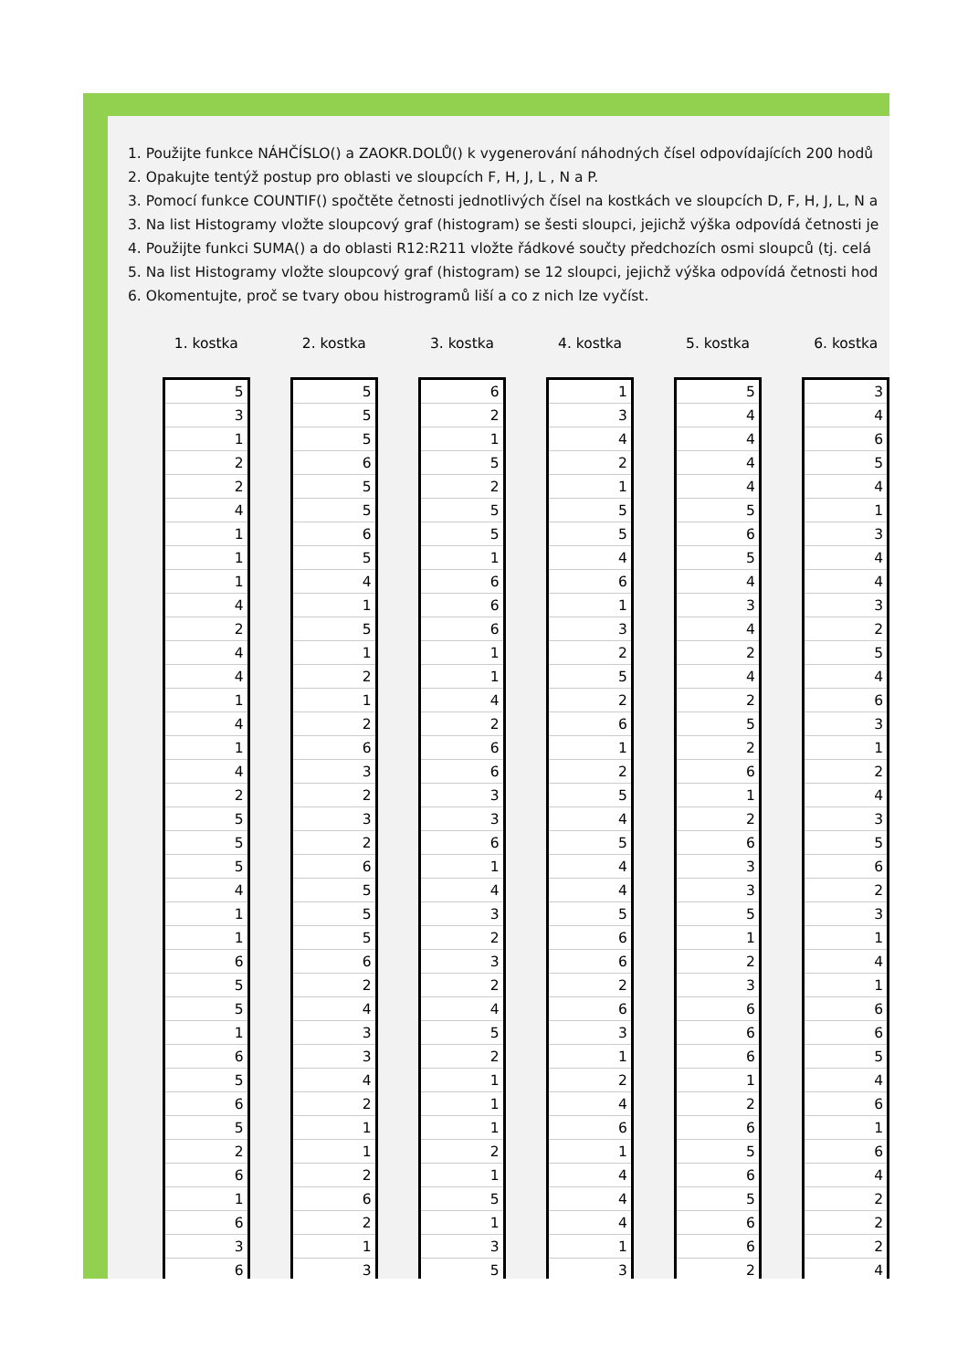1. Použijte funkce NÁHČÍSLO() a ZAOKR.DOLŮ() k vygenerování náhodných čísel odpovídajících 200 hodů
2. Opakujte tentýž postup pro oblasti ve sloupcích F, H, J, L , N a P.
3. Pomocí funkce COUNTIF() spočtěte četnosti jednotlivých čísel na kostkách ve sloupcích D, F, H, J, L, N a
3. Na list Histogramy vložte sloupcový graf (histogram) se šesti sloupci, jejichž výška odpovídá četnosti je
4. Použijte funkci SUMA() a do oblasti R12:R211 vložte řádkové součty předchozích osmi sloupců (tj. celá
5. Na list Histogramy vložte sloupcový graf (histogram) se 12 sloupci, jejichž výška odpovídá četnosti hod
6. Okomentujte, proč se tvary obou histrogramů liší a co z nich lze vyčíst.
| 1. kostka | | 2. kostka | | 3. kostka | | 4. kostka | | 5. kostka | | 6. kostka |
| 5 | | 5 | | 6 | | 1 | | 5 | | 3 |
| 3 | | 5 | | 2 | | 3 | | 4 | | 4 |
| 1 | | 5 | | 1 | | 4 | | 4 | | 6 |
| 2 | | 6 | | 5 | | 2 | | 4 | | 5 |
| 2 | | 5 | | 2 | | 1 | | 4 | | 4 |
| 4 | | 5 | | 5 | | 5 | | 5 | | 1 |
| 1 | | 6 | | 5 | | 5 | | 6 | | 3 |
| 1 | | 5 | | 1 | | 4 | | 5 | | 4 |
| 1 | | 4 | | 6 | | 6 | | 4 | | 4 |
| 4 | | 1 | | 6 | | 1 | | 3 | | 3 |
| 2 | | 5 | | 6 | | 3 | | 4 | | 2 |
| 4 | | 1 | | 1 | | 2 | | 2 | | 5 |
| 4 | | 2 | | 1 | | 5 | | 4 | | 4 |
| 1 | | 1 | | 4 | | 2 | | 2 | | 6 |
| 4 | | 2 | | 2 | | 6 | | 5 | | 3 |
| 1 | | 6 | | 6 | | 1 | | 2 | | 1 |
| 4 | | 3 | | 6 | | 2 | | 6 | | 2 |
| 2 | | 2 | | 3 | | 5 | | 1 | | 4 |
| 5 | | 3 | | 3 | | 4 | | 2 | | 3 |
| 5 | | 2 | | 6 | | 5 | | 6 | | 5 |
| 5 | | 6 | | 1 | | 4 | | 3 | | 6 |
| 4 | | 5 | | 4 | | 4 | | 3 | | 2 |
| 1 | | 5 | | 3 | | 5 | | 5 | | 3 |
| 1 | | 5 | | 2 | | 6 | | 1 | | 1 |
| 6 | | 6 | | 3 | | 6 | | 2 | | 4 |
| 5 | | 2 | | 2 | | 2 | | 3 | | 1 |
| 5 | | 4 | | 4 | | 6 | | 6 | | 6 |
| 1 | | 3 | | 5 | | 3 | | 6 | | 6 |
| 6 | | 3 | | 2 | | 1 | | 6 | | 5 |
| 5 | | 4 | | 1 | | 2 | | 1 | | 4 |
| 6 | | 2 | | 1 | | 4 | | 2 | | 6 |
| 5 | | 1 | | 1 | | 6 | | 6 | | 1 |
| 2 | | 1 | | 2 | | 1 | | 5 | | 6 |
| 6 | | 2 | | 1 | | 4 | | 6 | | 4 |
| 1 | | 6 | | 5 | | 4 | | 5 | | 2 |
| 6 | | 2 | | 1 | | 4 | | 6 | | 2 |
| 3 | | 1 | | 3 | | 1 | | 6 | | 2 |
| 6 | | 3 | | 5 | | 3 | | 2 | | 4 |